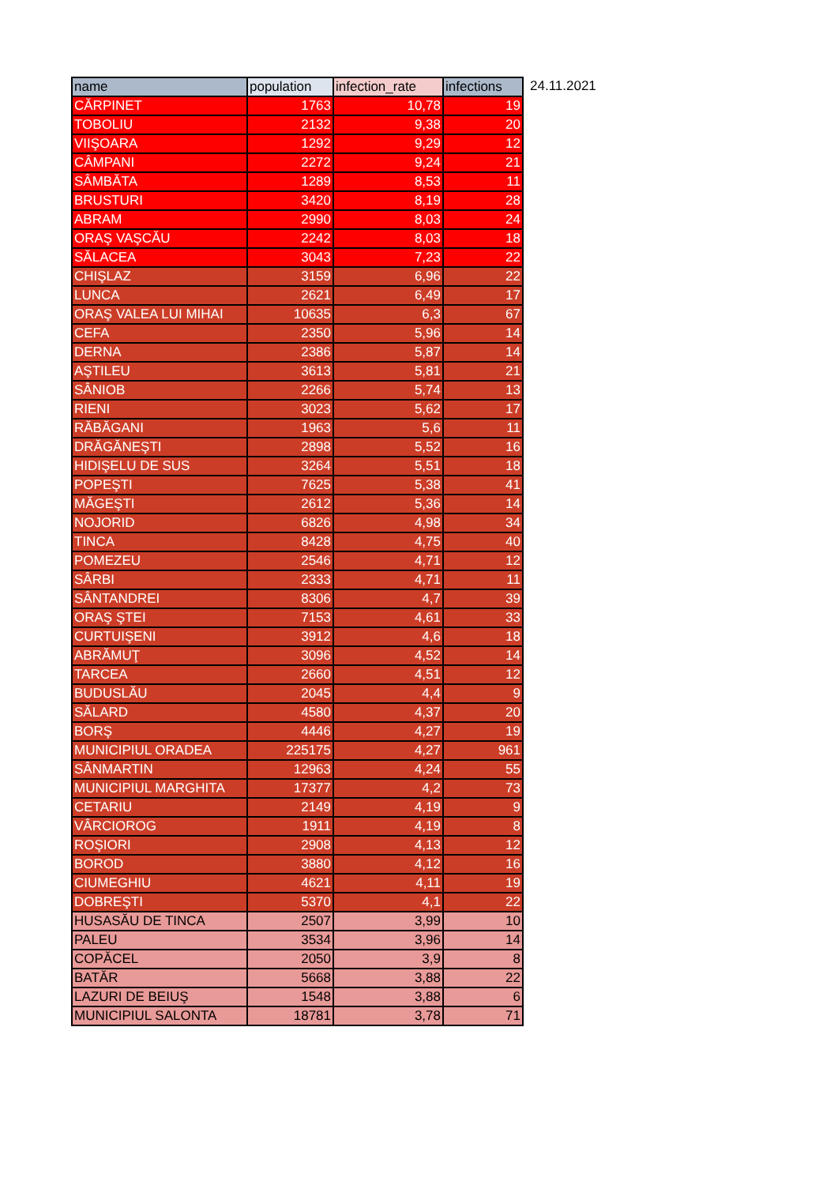| name | population | infection_rate | infections |
| --- | --- | --- | --- |
| CĂRPINET | 1763 | 10,78 | 19 |
| TOBOLIU | 2132 | 9,38 | 20 |
| VIIŞOARA | 1292 | 9,29 | 12 |
| CÂMPANI | 2272 | 9,24 | 21 |
| SÂMBĂTA | 1289 | 8,53 | 11 |
| BRUSTURI | 3420 | 8,19 | 28 |
| ABRAM | 2990 | 8,03 | 24 |
| ORAŞ VAŞCĂU | 2242 | 8,03 | 18 |
| SĂLACEA | 3043 | 7,23 | 22 |
| CHIŞLAZ | 3159 | 6,96 | 22 |
| LUNCA | 2621 | 6,49 | 17 |
| ORAŞ VALEA LUI MIHAI | 10635 | 6,3 | 67 |
| CEFA | 2350 | 5,96 | 14 |
| DERNA | 2386 | 5,87 | 14 |
| AŞTILEU | 3613 | 5,81 | 21 |
| SÂNIOB | 2266 | 5,74 | 13 |
| RIENI | 3023 | 5,62 | 17 |
| RĂBĂGANI | 1963 | 5,6 | 11 |
| DRĂGĂNEŞTI | 2898 | 5,52 | 16 |
| HIDIŞELU DE SUS | 3264 | 5,51 | 18 |
| POPEŞTI | 7625 | 5,38 | 41 |
| MĂGEŞTI | 2612 | 5,36 | 14 |
| NOJORID | 6826 | 4,98 | 34 |
| TINCA | 8428 | 4,75 | 40 |
| POMEZEU | 2546 | 4,71 | 12 |
| SÂRBI | 2333 | 4,71 | 11 |
| SÂNTANDREI | 8306 | 4,7 | 39 |
| ORAŞ ŞTEI | 7153 | 4,61 | 33 |
| CURTUIŞENI | 3912 | 4,6 | 18 |
| ABRĂMUŢ | 3096 | 4,52 | 14 |
| TARCEA | 2660 | 4,51 | 12 |
| BUDUSLĂU | 2045 | 4,4 | 9 |
| SĂLARD | 4580 | 4,37 | 20 |
| BORŞ | 4446 | 4,27 | 19 |
| MUNICIPIUL ORADEA | 225175 | 4,27 | 961 |
| SÂNMARTIN | 12963 | 4,24 | 55 |
| MUNICIPIUL MARGHITA | 17377 | 4,2 | 73 |
| CETARIU | 2149 | 4,19 | 9 |
| VÂRCIOROG | 1911 | 4,19 | 8 |
| ROŞIORI | 2908 | 4,13 | 12 |
| BOROD | 3880 | 4,12 | 16 |
| CIUMEGHIU | 4621 | 4,11 | 19 |
| DOBREŞTI | 5370 | 4,1 | 22 |
| HUSASĂU DE TINCA | 2507 | 3,99 | 10 |
| PALEU | 3534 | 3,96 | 14 |
| COPĂCEL | 2050 | 3,9 | 8 |
| BATĂR | 5668 | 3,88 | 22 |
| LAZURI DE BEIUŞ | 1548 | 3,88 | 6 |
| MUNICIPIUL SALONTA | 18781 | 3,78 | 71 |
24.11.2021